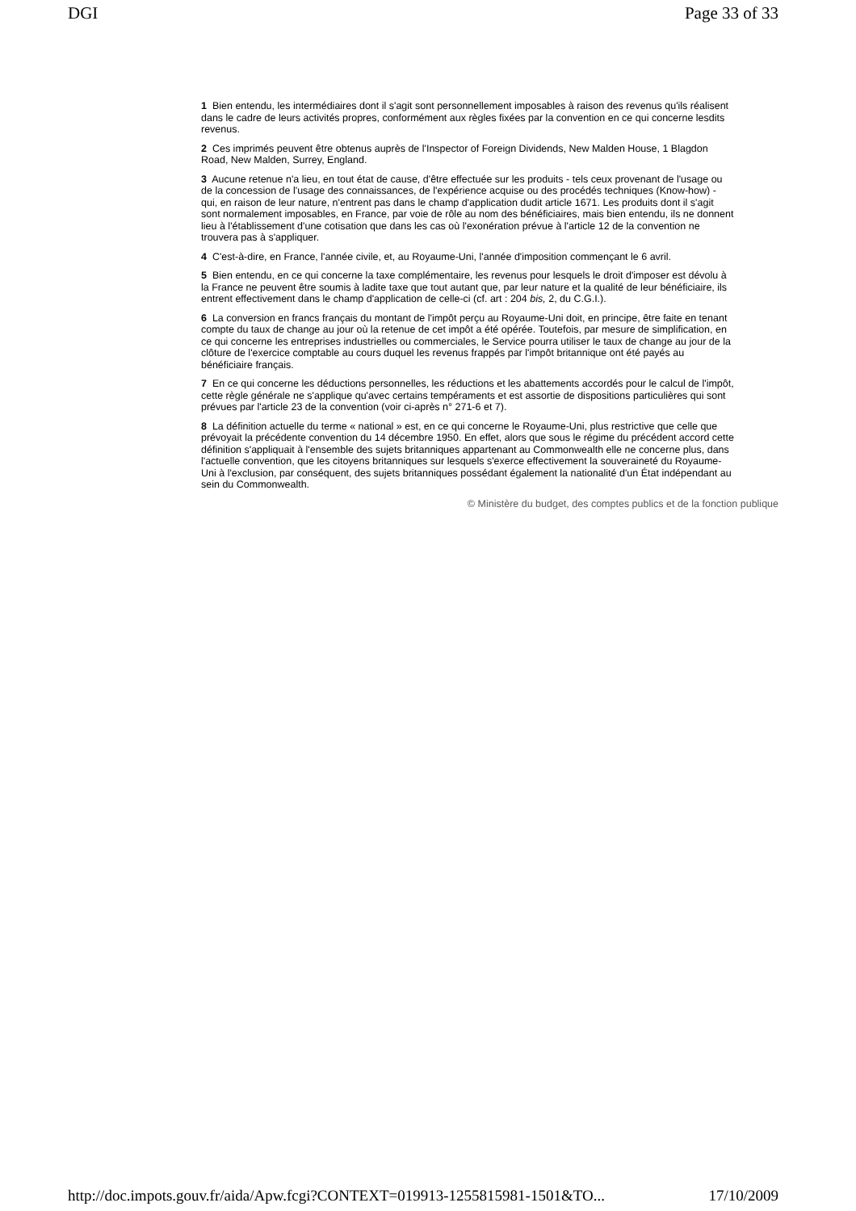DGI Page 33 of 33
1 Bien entendu, les intermédiaires dont il s'agit sont personnellement imposables à raison des revenus qu'ils réalisent dans le cadre de leurs activités propres, conformément aux règles fixées par la convention en ce qui concerne lesdits revenus.
2 Ces imprimés peuvent être obtenus auprès de l'Inspector of Foreign Dividends, New Malden House, 1 Blagdon Road, New Malden, Surrey, England.
3 Aucune retenue n'a lieu, en tout état de cause, d'être effectuée sur les produits - tels ceux provenant de l'usage ou de la concession de l'usage des connaissances, de l'expérience acquise ou des procédés techniques (Know-how) - qui, en raison de leur nature, n'entrent pas dans le champ d'application dudit article 1671. Les produits dont il s'agit sont normalement imposables, en France, par voie de rôle au nom des bénéficiaires, mais bien entendu, ils ne donnent lieu à l'établissement d'une cotisation que dans les cas où l'exonération prévue à l'article 12 de la convention ne trouvera pas à s'appliquer.
4 C'est-à-dire, en France, l'année civile, et, au Royaume-Uni, l'année d'imposition commençant le 6 avril.
5 Bien entendu, en ce qui concerne la taxe complémentaire, les revenus pour lesquels le droit d'imposer est dévolu à la France ne peuvent être soumis à ladite taxe que tout autant que, par leur nature et la qualité de leur bénéficiaire, ils entrent effectivement dans le champ d'application de celle-ci (cf. art : 204 bis, 2, du C.G.I.).
6 La conversion en francs français du montant de l'impôt perçu au Royaume-Uni doit, en principe, être faite en tenant compte du taux de change au jour où la retenue de cet impôt a été opérée. Toutefois, par mesure de simplification, en ce qui concerne les entreprises industrielles ou commerciales, le Service pourra utiliser le taux de change au jour de la clôture de l'exercice comptable au cours duquel les revenus frappés par l'impôt britannique ont été payés au bénéficiaire français.
7 En ce qui concerne les déductions personnelles, les réductions et les abattements accordés pour le calcul de l'impôt, cette règle générale ne s'applique qu'avec certains tempéraments et est assortie de dispositions particulières qui sont prévues par l'article 23 de la convention (voir ci-après n° 271-6 et 7).
8 La définition actuelle du terme « national » est, en ce qui concerne le Royaume-Uni, plus restrictive que celle que prévoyait la précédente convention du 14 décembre 1950. En effet, alors que sous le régime du précédent accord cette définition s'appliquait à l'ensemble des sujets britanniques appartenant au Commonwealth elle ne concerne plus, dans l'actuelle convention, que les citoyens britanniques sur lesquels s'exerce effectivement la souveraineté du Royaume-Uni à l'exclusion, par conséquent, des sujets britanniques possédant également la nationalité d'un État indépendant au sein du Commonwealth.
© Ministère du budget, des comptes publics et de la fonction publique
http://doc.impots.gouv.fr/aida/Apw.fcgi?CONTEXT=019913-1255815981-1501&TO... 17/10/2009